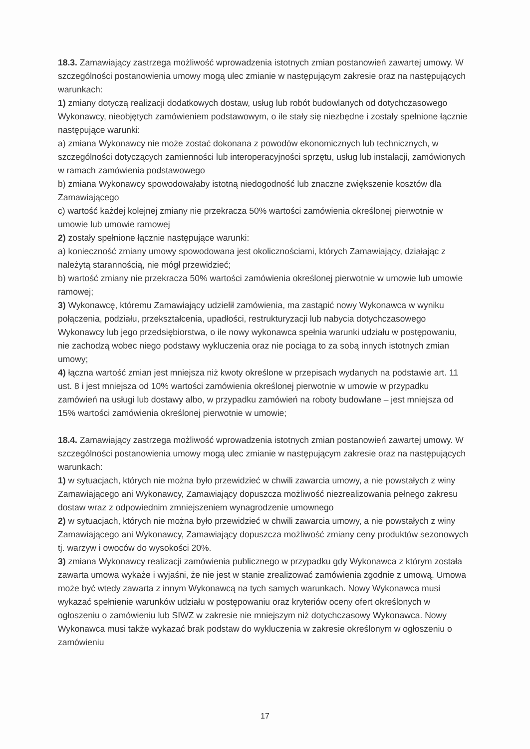18.3. Zamawiający zastrzega możliwość wprowadzenia istotnych zmian postanowień zawartej umowy. W szczególności postanowienia umowy mogą ulec zmianie w następującym zakresie oraz na następujących warunkach:
1) zmiany dotyczą realizacji dodatkowych dostaw, usług lub robót budowlanych od dotychczasowego Wykonawcy, nieobjętych zamówieniem podstawowym, o ile stały się niezbędne i zostały spełnione łącznie następujące warunki:
a) zmiana Wykonawcy nie może zostać dokonana z powodów ekonomicznych lub technicznych, w szczególności dotyczących zamienności lub interoperacyjności sprzętu, usług lub instalacji, zamówionych w ramach zamówienia podstawowego
b) zmiana Wykonawcy spowodowałaby istotną niedogodność lub znaczne zwiększenie kosztów dla Zamawiającego
c) wartość każdej kolejnej zmiany nie przekracza 50% wartości zamówienia określonej pierwotnie w umowie lub umowie ramowej
2) zostały spełnione łącznie następujące warunki:
a) konieczność zmiany umowy spowodowana jest okolicznościami, których Zamawiający, działając z należytą starannością, nie mógł przewidzieć;
b) wartość zmiany nie przekracza 50% wartości zamówienia określonej pierwotnie w umowie lub umowie ramowej;
3) Wykonawcę, któremu Zamawiający udzielił zamówienia, ma zastąpić nowy Wykonawca w wyniku połączenia, podziału, przekształcenia, upadłości, restrukturyzacji lub nabycia dotychczasowego Wykonawcy lub jego przedsiębiorstwa, o ile nowy wykonawca spełnia warunki udziału w postępowaniu, nie zachodzą wobec niego podstawy wykluczenia oraz nie pociąga to za sobą innych istotnych zmian umowy;
4) łączna wartość zmian jest mniejsza niż kwoty określone w przepisach wydanych na podstawie art. 11 ust. 8 i jest mniejsza od 10% wartości zamówienia określonej pierwotnie w umowie w przypadku zamówień na usługi lub dostawy albo, w przypadku zamówień na roboty budowlane – jest mniejsza od 15% wartości zamówienia określonej pierwotnie w umowie;
18.4. Zamawiający zastrzega możliwość wprowadzenia istotnych zmian postanowień zawartej umowy. W szczególności postanowienia umowy mogą ulec zmianie w następującym zakresie oraz na następujących warunkach:
1) w sytuacjach, których nie można było przewidzieć w chwili zawarcia umowy, a nie powstałych z winy Zamawiającego ani Wykonawcy, Zamawiający dopuszcza możliwość niezrealizowania pełnego zakresu dostaw wraz z odpowiednim zmniejszeniem wynagrodzenie umownego
2) w sytuacjach, których nie można było przewidzieć w chwili zawarcia umowy, a nie powstałych z winy Zamawiającego ani Wykonawcy, Zamawiający dopuszcza możliwość zmiany ceny produktów sezonowych tj. warzyw i owoców do wysokości 20%.
3) zmiana Wykonawcy realizacji zamówienia publicznego w przypadku gdy Wykonawca z którym została zawarta umowa wykaże i wyjaśni, że nie jest w stanie zrealizować zamówienia zgodnie z umową. Umowa może być wtedy zawarta z innym Wykonawcą na tych samych warunkach. Nowy Wykonawca musi wykazać spełnienie warunków udziału w postępowaniu oraz kryteriów oceny ofert określonych w ogłoszeniu o zamówieniu lub SIWZ w zakresie nie mniejszym niż dotychczasowy Wykonawca. Nowy Wykonawca musi także wykazać brak podstaw do wykluczenia w zakresie określonym w ogłoszeniu o zamówieniu
17